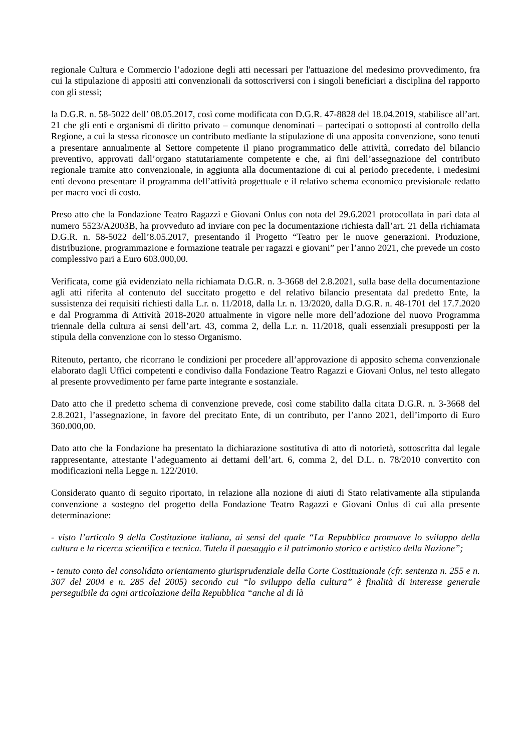regionale Cultura e Commercio l’adozione degli atti necessari per l'attuazione del medesimo provvedimento, fra cui la stipulazione di appositi atti convenzionali da sottoscriversi con i singoli beneficiari a disciplina del rapporto con gli stessi;
la D.G.R. n. 58-5022 dell’ 08.05.2017, così come modificata con D.G.R. 47-8828 del 18.04.2019, stabilisce all’art. 21 che gli enti e organismi di diritto privato – comunque denominati – partecipati o sottoposti al controllo della Regione, a cui la stessa riconosce un contributo mediante la stipulazione di una apposita convenzione, sono tenuti a presentare annualmente al Settore competente il piano programmatico delle attività, corredato del bilancio preventivo, approvati dall’organo statutariamente competente e che, ai fini dell’assegnazione del contributo regionale tramite atto convenzionale, in aggiunta alla documentazione di cui al periodo precedente, i medesimi enti devono presentare il programma dell’attività progettuale e il relativo schema economico previsionale redatto per macro voci di costo.
Preso atto che la Fondazione Teatro Ragazzi e Giovani Onlus con nota del 29.6.2021 protocollata in pari data al numero 5523/A2003B, ha provveduto ad inviare con pec la documentazione richiesta dall’art. 21 della richiamata D.G.R. n. 58-5022 dell’8.05.2017, presentando il Progetto “Teatro per le nuove generazioni. Produzione, distribuzione, programmazione e formazione teatrale per ragazzi e giovani” per l’anno 2021, che prevede un costo complessivo pari a Euro 603.000,00.
Verificata, come già evidenziato nella richiamata D.G.R. n. 3-3668 del 2.8.2021, sulla base della documentazione agli atti riferita al contenuto del succitato progetto e del relativo bilancio presentata dal predetto Ente, la sussistenza dei requisiti richiesti dalla L.r. n. 11/2018, dalla l.r. n. 13/2020, dalla D.G.R. n. 48-1701 del 17.7.2020 e dal Programma di Attività 2018-2020 attualmente in vigore nelle more dell’adozione del nuovo Programma triennale della cultura ai sensi dell’art. 43, comma 2, della L.r. n. 11/2018, quali essenziali presupposti per la stipula della convenzione con lo stesso Organismo.
Ritenuto, pertanto, che ricorrano le condizioni per procedere all’approvazione di apposito schema convenzionale elaborato dagli Uffici competenti e condiviso dalla Fondazione Teatro Ragazzi e Giovani Onlus, nel testo allegato al presente provvedimento per farne parte integrante e sostanziale.
Dato atto che il predetto schema di convenzione prevede, così come stabilito dalla citata D.G.R. n. 3-3668 del 2.8.2021, l’assegnazione, in favore del precitato Ente, di un contributo, per l’anno 2021, dell’importo di Euro 360.000,00.
Dato atto che la Fondazione ha presentato la dichiarazione sostitutiva di atto di notorietà, sottoscritta dal legale rappresentante, attestante l’adeguamento ai dettami dell’art. 6, comma 2, del D.L. n. 78/2010 convertito con modificazioni nella Legge n. 122/2010.
Considerato quanto di seguito riportato, in relazione alla nozione di aiuti di Stato relativamente alla stipulanda convenzione a sostegno del progetto della Fondazione Teatro Ragazzi e Giovani Onlus di cui alla presente determinazione:
- visto l’articolo 9 della Costituzione italiana, ai sensi del quale “La Repubblica promuove lo sviluppo della cultura e la ricerca scientifica e tecnica. Tutela il paesaggio e il patrimonio storico e artistico della Nazione”;
- tenuto conto del consolidato orientamento giurisprudenziale della Corte Costituzionale (cfr. sentenza n. 255 e n. 307 del 2004 e n. 285 del 2005) secondo cui “lo sviluppo della cultura” è finalità di interesse generale perseguibile da ogni articolazione della Repubblica “anche al di là